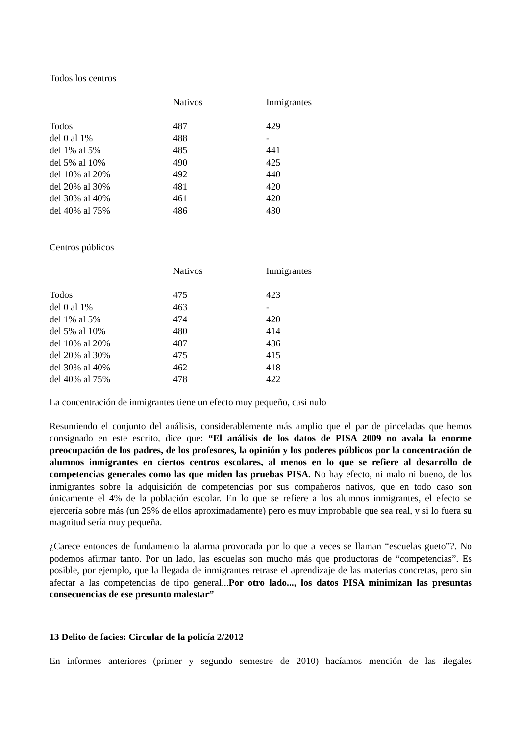Todos los centros
| | Nativos | Inmigrantes |
| Todos | 487 | 429 |
| del 0 al 1% | 488 | - |
| del 1% al 5% | 485 | 441 |
| del 5% al 10% | 490 | 425 |
| del 10% al 20% | 492 | 440 |
| del 20% al 30% | 481 | 420 |
| del 30% al 40% | 461 | 420 |
| del 40% al 75% | 486 | 430 |
Centros públicos
| | Nativos | Inmigrantes |
| Todos | 475 | 423 |
| del 0 al 1% | 463 | - |
| del 1% al 5% | 474 | 420 |
| del 5% al 10% | 480 | 414 |
| del 10% al 20% | 487 | 436 |
| del 20% al 30% | 475 | 415 |
| del 30% al 40% | 462 | 418 |
| del 40% al 75% | 478 | 422 |
La concentración de inmigrantes tiene un efecto muy pequeño, casi nulo
Resumiendo el conjunto del análisis, considerablemente más amplio que el par de pinceladas que hemos consignado en este escrito, dice que: “El análisis de los datos de PISA 2009 no avala la enorme preocupación de los padres, de los profesores, la opinión y los poderes públicos por la concentración de alumnos inmigrantes en ciertos centros escolares, al menos en lo que se refiere al desarrollo de competencias generales como las que miden las pruebas PISA. No hay efecto, ni malo ni bueno, de los inmigrantes sobre la adquisición de competencias por sus compañeros nativos, que en todo caso son únicamente el 4% de la población escolar. En lo que se refiere a los alumnos inmigrantes, el efecto se ejercería sobre más (un 25% de ellos aproximadamente) pero es muy improbable que sea real, y si lo fuera su magnitud sería muy pequeña.
¿Carece entonces de fundamento la alarma provocada por lo que a veces se llaman “escuelas gueto”?. No podemos afirmar tanto. Por un lado, las escuelas son mucho más que productoras de “competencias”. Es posible, por ejemplo, que la llegada de inmigrantes retrase el aprendizaje de las materias concretas, pero sin afectar a las competencias de tipo general...Por otro lado..., los datos PISA minimizan las presuntas consecuencias de ese presunto malestar”
13 Delito de facies: Circular de la policía 2/2012
En informes anteriores (primer y segundo semestre de 2010) hacíamos mención de las ilegales